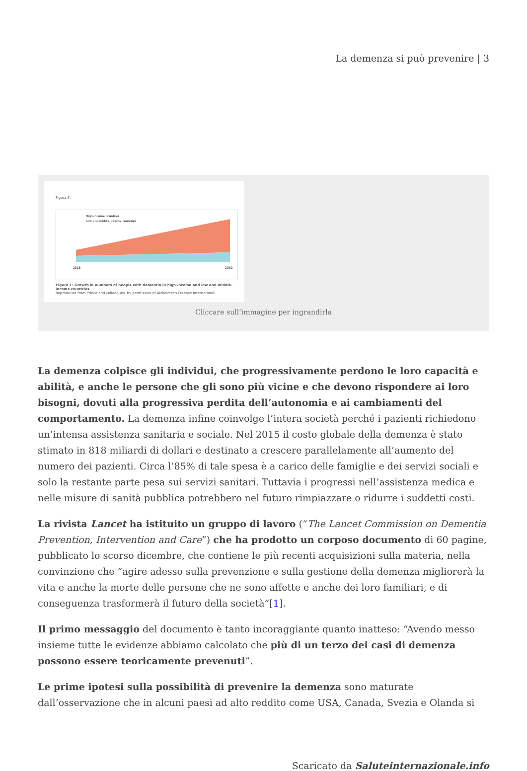La demenza si può prevenire | 3
Figura 3.
High-income countries
Low and middle-income countries
2015
2050
Figure 1: Growth in numbers of people with dementia in high-income and low and middle-income countries
Reproduced from Prince and colleagues, by permission of Alzheimer's Disease International.
Cliccare sull’immagine per ingrandirla
La demenza colpisce gli individui, che progressivamente perdono le loro capacità e abilità, e anche le persone che gli sono più vicine e che devono rispondere ai loro bisogni, dovuti alla progressiva perdita dell’autonomia e ai cambiamenti del comportamento. La demenza infine coinvolge l’intera società perché i pazienti richiedono un’intensa assistenza sanitaria e sociale. Nel 2015 il costo globale della demenza è stato stimato in 818 miliardi di dollari e destinato a crescere parallelamente all’aumento del numero dei pazienti. Circa l’85% di tale spesa è a carico delle famiglie e dei servizi sociali e solo la restante parte pesa sui servizi sanitari. Tuttavia i progressi nell’assistenza medica e nelle misure di sanità pubblica potrebbero nel futuro rimpiazzare o ridurre i suddetti costi.
La rivista Lancet ha istituito un gruppo di lavoro (“The Lancet Commission on Dementia Prevention, Intervention and Care”) che ha prodotto un corposo documento di 60 pagine, pubblicato lo scorso dicembre, che contiene le più recenti acquisizioni sulla materia, nella convinzione che “agire adesso sulla prevenzione e sulla gestione della demenza migliorerà la vita e anche la morte delle persone che ne sono affette e anche dei loro familiari, e di conseguenza trasformerà il futuro della società”[1].
Il primo messaggio del documento è tanto incoraggiante quanto inatteso: “Avendo messo insieme tutte le evidenze abbiamo calcolato che più di un terzo dei casi di demenza possono essere teoricamente prevenuti”.
Le prime ipotesi sulla possibilità di prevenire la demenza sono maturate dall’osservazione che in alcuni paesi ad alto reddito come USA, Canada, Svezia e Olanda si
Scaricato da Saluteinternazionale.info